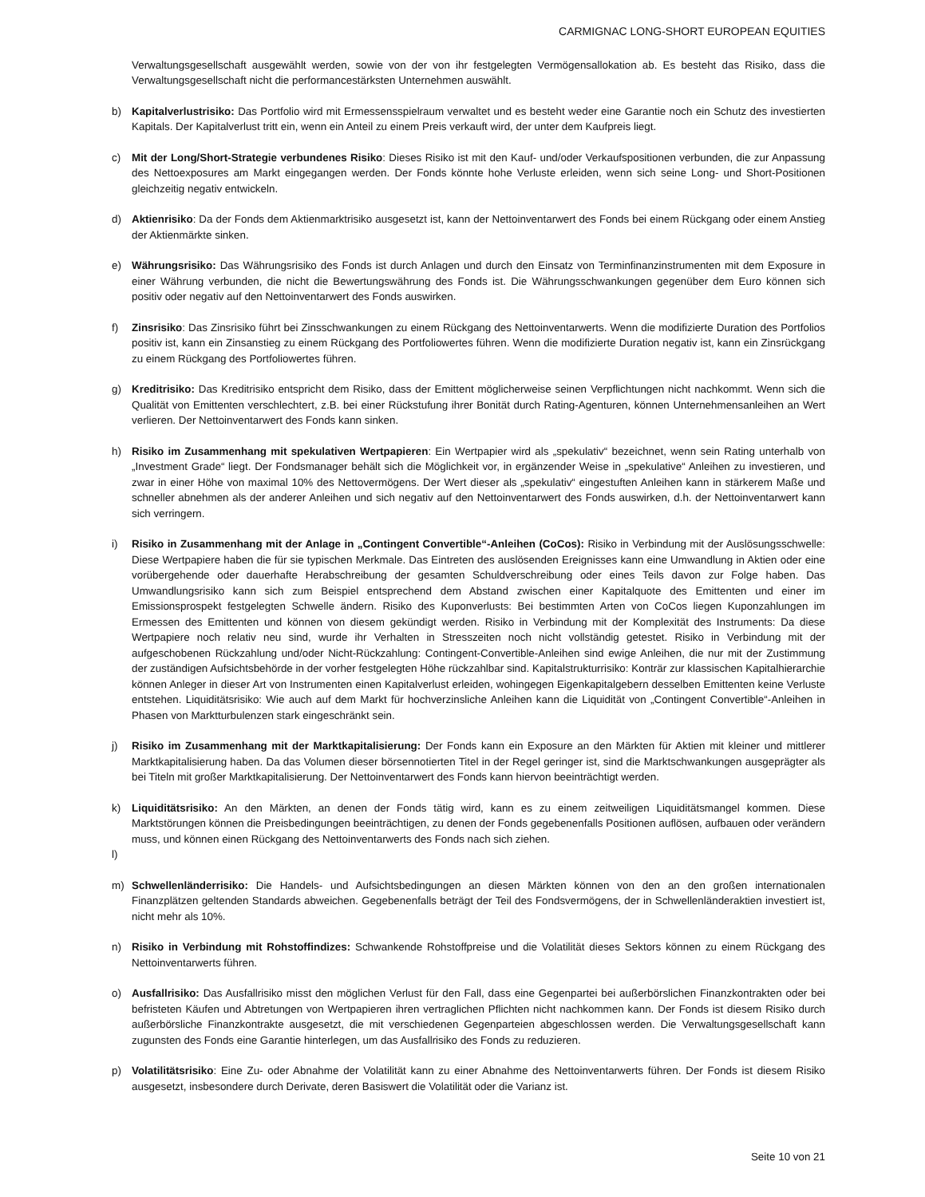CARMIGNAC LONG-SHORT EUROPEAN EQUITIES
Verwaltungsgesellschaft ausgewählt werden, sowie von der von ihr festgelegten Vermögensallokation ab. Es besteht das Risiko, dass die Verwaltungsgesellschaft nicht die performancestärksten Unternehmen auswählt.
b) Kapitalverlustrisiko: Das Portfolio wird mit Ermessensspielraum verwaltet und es besteht weder eine Garantie noch ein Schutz des investierten Kapitals. Der Kapitalverlust tritt ein, wenn ein Anteil zu einem Preis verkauft wird, der unter dem Kaufpreis liegt.
c) Mit der Long/Short-Strategie verbundenes Risiko: Dieses Risiko ist mit den Kauf- und/oder Verkaufspositionen verbunden, die zur Anpassung des Nettoexposures am Markt eingegangen werden. Der Fonds könnte hohe Verluste erleiden, wenn sich seine Long- und Short-Positionen gleichzeitig negativ entwickeln.
d) Aktienrisiko: Da der Fonds dem Aktienmarktrisiko ausgesetzt ist, kann der Nettoinventarwert des Fonds bei einem Rückgang oder einem Anstieg der Aktienmärkte sinken.
e) Währungsrisiko: Das Währungsrisiko des Fonds ist durch Anlagen und durch den Einsatz von Terminfinanzinstrumenten mit dem Exposure in einer Währung verbunden, die nicht die Bewertungswährung des Fonds ist. Die Währungsschwankungen gegenüber dem Euro können sich positiv oder negativ auf den Nettoinventarwert des Fonds auswirken.
f) Zinsrisiko: Das Zinsrisiko führt bei Zinsschwankungen zu einem Rückgang des Nettoinventarwerts. Wenn die modifizierte Duration des Portfolios positiv ist, kann ein Zinsanstieg zu einem Rückgang des Portfoliowertes führen. Wenn die modifizierte Duration negativ ist, kann ein Zinsrückgang zu einem Rückgang des Portfoliowertes führen.
g) Kreditrisiko: Das Kreditrisiko entspricht dem Risiko, dass der Emittent möglicherweise seinen Verpflichtungen nicht nachkommt. Wenn sich die Qualität von Emittenten verschlechtert, z.B. bei einer Rückstufung ihrer Bonität durch Rating-Agenturen, können Unternehmensanleihen an Wert verlieren. Der Nettoinventarwert des Fonds kann sinken.
h) Risiko im Zusammenhang mit spekulativen Wertpapieren: Ein Wertpapier wird als „spekulativ“ bezeichnet, wenn sein Rating unterhalb von „Investment Grade“ liegt. Der Fondsmanager behält sich die Möglichkeit vor, in ergänzender Weise in „spekulative“ Anleihen zu investieren, und zwar in einer Höhe von maximal 10% des Nettovermögens. Der Wert dieser als „spekulativ“ eingestuften Anleihen kann in stärkerem Maße und schneller abnehmen als der anderer Anleihen und sich negativ auf den Nettoinventarwert des Fonds auswirken, d.h. der Nettoinventarwert kann sich verringern.
i) Risiko in Zusammenhang mit der Anlage in „Contingent Convertible“-Anleihen (CoCos): Risiko in Verbindung mit der Auslösungsschwelle: Diese Wertpapiere haben die für sie typischen Merkmale. Das Eintreten des auslösenden Ereignisses kann eine Umwandlung in Aktien oder eine vorübergehende oder dauerhafte Herabschreibung der gesamten Schuldverschreibung oder eines Teils davon zur Folge haben. Das Umwandlungsrisiko kann sich zum Beispiel entsprechend dem Abstand zwischen einer Kapitalquote des Emittenten und einer im Emissionsprospekt festgelegten Schwelle ändern. Risiko des Kuponverlusts: Bei bestimmten Arten von CoCos liegen Kuponzahlungen im Ermessen des Emittenten und können von diesem gekündigt werden. Risiko in Verbindung mit der Komplexität des Instruments: Da diese Wertpapiere noch relativ neu sind, wurde ihr Verhalten in Stresszeiten noch nicht vollständig getestet. Risiko in Verbindung mit der aufgeschobenen Rückzahlung und/oder Nicht-Rückzahlung: Contingent-Convertible-Anleihen sind ewige Anleihen, die nur mit der Zustimmung der zuständigen Aufsichtsbehörde in der vorher festgelegten Höhe rückzahlbar sind. Kapitalstrukturrisiko: Konträr zur klassischen Kapitalhierarchie können Anleger in dieser Art von Instrumenten einen Kapitalverlust erleiden, wohingegen Eigenkapitalgebern desselben Emittenten keine Verluste entstehen. Liquiditätsrisiko: Wie auch auf dem Markt für hochverzinsliche Anleihen kann die Liquidität von „Contingent Convertible“-Anleihen in Phasen von Marktturbulenzen stark eingeschränkt sein.
j) Risiko im Zusammenhang mit der Marktkapitalisierung: Der Fonds kann ein Exposure an den Märkten für Aktien mit kleiner und mittlerer Marktkapitalisierung haben. Da das Volumen dieser börsennotierten Titel in der Regel geringer ist, sind die Marktschwankungen ausgeprägter als bei Titeln mit großer Marktkapitalisierung. Der Nettoinventarwert des Fonds kann hiervon beeinträchtigt werden.
k) Liquiditätsrisiko: An den Märkten, an denen der Fonds tätig wird, kann es zu einem zeitweiligen Liquiditätsmangel kommen. Diese Marktstörungen können die Preisbedingungen beeinträchtigen, zu denen der Fonds gegebenenfalls Positionen auflösen, aufbauen oder verändern muss, und können einen Rückgang des Nettoinventarwerts des Fonds nach sich ziehen.
l)
m) Schwellenländerrisiko: Die Handels- und Aufsichtsbedingungen an diesen Märkten können von den an den großen internationalen Finanzplätzen geltenden Standards abweichen. Gegebenenfalls beträgt der Teil des Fondsvermögens, der in Schwellenländeraktien investiert ist, nicht mehr als 10%.
n) Risiko in Verbindung mit Rohstoffindizes: Schwankende Rohstoffpreise und die Volatilität dieses Sektors können zu einem Rückgang des Nettoinventarwerts führen.
o) Ausfallrisiko: Das Ausfallrisiko misst den möglichen Verlust für den Fall, dass eine Gegenpartei bei außerbörslichen Finanzkontrakten oder bei befristeten Käufen und Abtretungen von Wertpapieren ihren vertraglichen Pflichten nicht nachkommen kann. Der Fonds ist diesem Risiko durch außerbörsliche Finanzkontrakte ausgesetzt, die mit verschiedenen Gegenparteien abgeschlossen werden. Die Verwaltungsgesellschaft kann zugunsten des Fonds eine Garantie hinterlegen, um das Ausfallrisiko des Fonds zu reduzieren.
p) Volatilitätsrisiko: Eine Zu- oder Abnahme der Volatilität kann zu einer Abnahme des Nettoinventarwerts führen. Der Fonds ist diesem Risiko ausgesetzt, insbesondere durch Derivate, deren Basiswert die Volatilität oder die Varianz ist.
Seite 10 von 21